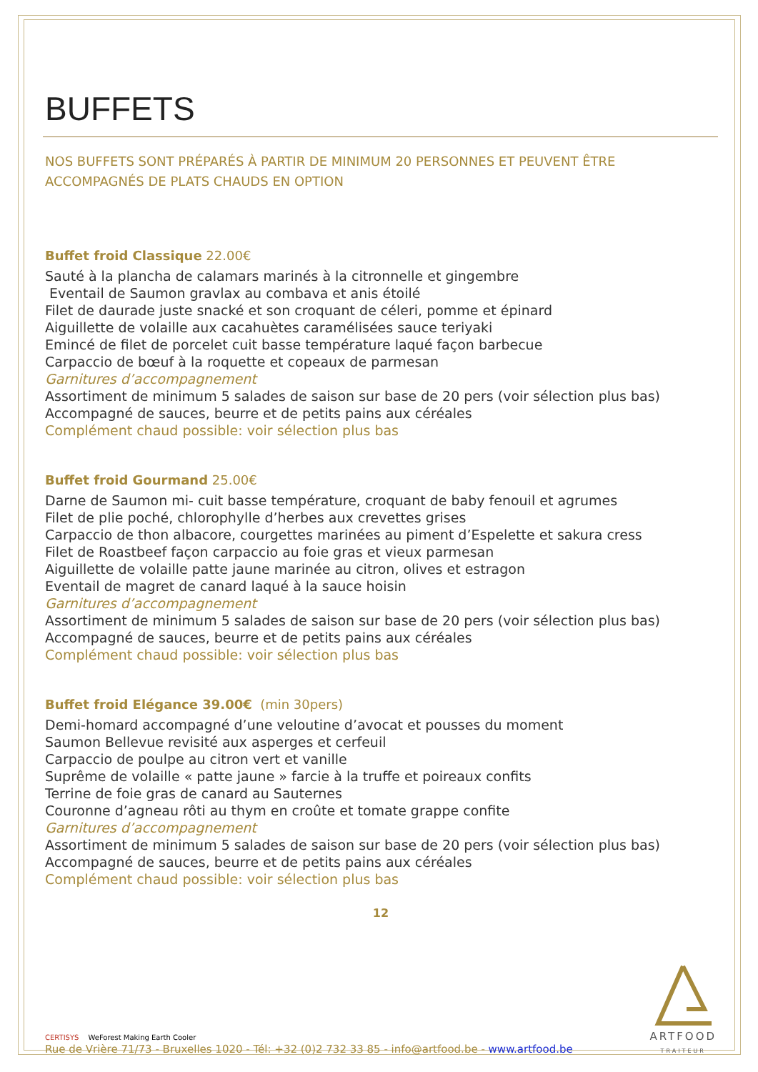BUFFETS
NOS BUFFETS SONT PRÉPARÉS À PARTIR DE MINIMUM 20 PERSONNES ET PEUVENT ÊTRE ACCOMPAGNÉS DE PLATS CHAUDS EN OPTION
Buffet froid Classique 22.00€
Sauté à la plancha de calamars marinés à la citronnelle et gingembre
Eventail de Saumon gravlax au combava et anis étoilé
Filet de daurade juste snacké et son croquant de céleri, pomme et épinard
Aiguillette de volaille aux cacahuètes caramélisées sauce teriyaki
Emincé de filet de porcelet cuit basse température laqué façon barbecue
Carpaccio de bœuf à la roquette et copeaux de parmesan
Garnitures d’accompagnement
Assortiment de minimum 5 salades de saison sur base de 20 pers (voir sélection plus bas)
Accompagné de sauces, beurre et de petits pains aux céréales
Complément chaud possible: voir sélection plus bas
Buffet froid Gourmand 25.00€
Darne de Saumon mi- cuit basse température, croquant de baby fenouil et agrumes
Filet de plie poché, chlorophylle d’herbes aux crevettes grises
Carpaccio de thon albacore, courgettes marinées au piment d’Espelette et sakura cress
Filet de Roastbeef façon carpaccio au foie gras et vieux parmesan
Aiguillette de volaille patte jaune marinée au citron, olives et estragon
Eventail de magret de canard laqué à la sauce hoisin
Garnitures d’accompagnement
Assortiment de minimum 5 salades de saison sur base de 20 pers (voir sélection plus bas)
Accompagné de sauces, beurre et de petits pains aux céréales
Complément chaud possible: voir sélection plus bas
Buffet froid Elégance 39.00€ (min 30pers)
Demi-homard accompagné d’une veloutine d’avocat et pousses du moment
Saumon Bellevue revisité aux asperges et cerfeuil
Carpaccio de poulpe au citron vert et vanille
Suprême de volaille « patte jaune » farcie à la truffe et poireaux confits
Terrine de foie gras de canard au Sauternes
Couronne d’agneau rôti au thym en croûte et tomate grappe confite
Garnitures d’accompagnement
Assortiment de minimum 5 salades de saison sur base de 20 pers (voir sélection plus bas)
Accompagné de sauces, beurre et de petits pains aux céréales
Complément chaud possible: voir sélection plus bas
12
CERTISYS WeForest Making Earth Cooler
Rue de Vrière 71/73 - Bruxelles 1020 - Tél: +32 (0)2 732 33 85 - info@artfood.be - www.artfood.be
ARTFOOD
TRAITEUR